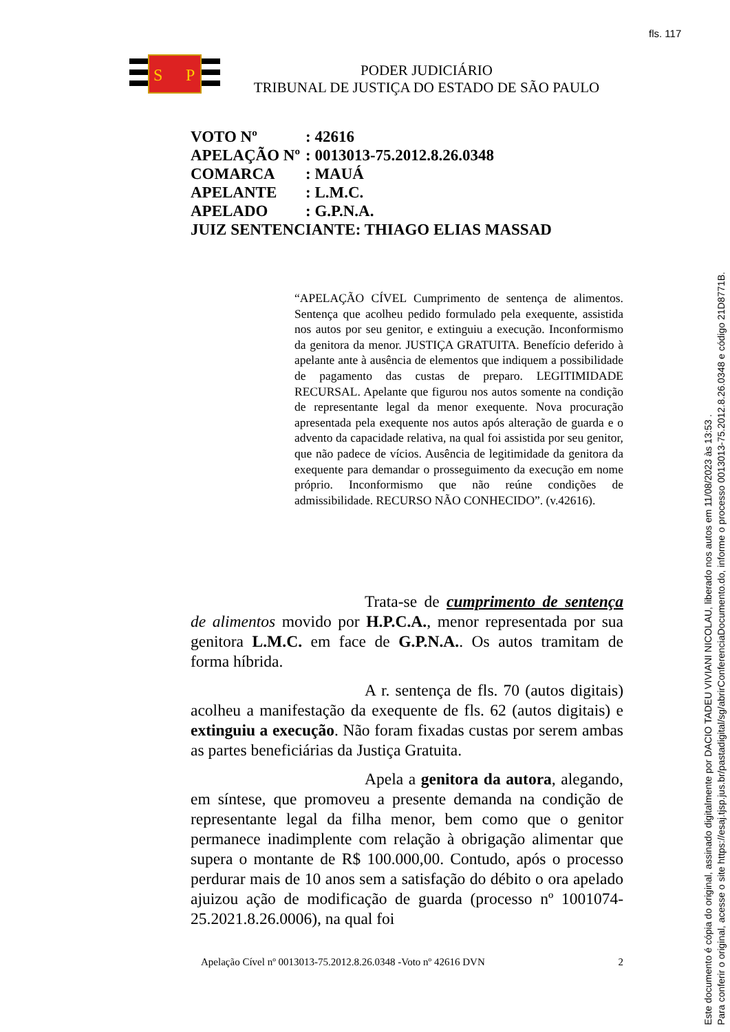fls. 117
S
P
PODER JUDICIÁRIO
TRIBUNAL DE JUSTIÇA DO ESTADO DE SÃO PAULO
| VOTO Nº | : 42616 |
| APELAÇÃO Nº | : 0013013-75.2012.8.26.0348 |
| COMARCA | : MAUÁ |
| APELANTE | : L.M.C. |
| APELADO | : G.P.N.A. |
| JUIZ SENTENCIANTE: THIAGO ELIAS MASSAD | |
“APELAÇÃO CÍVEL Cumprimento de sentença de alimentos. Sentença que acolheu pedido formulado pela exequente, assistida nos autos por seu genitor, e extinguiu a execução. Inconformismo da genitora da menor. JUSTIÇA GRATUITA. Benefício deferido à apelante ante à ausência de elementos que indiquem a possibilidade de pagamento das custas de preparo. LEGITIMIDADE RECURSAL. Apelante que figurou nos autos somente na condição de representante legal da menor exequente. Nova procuração apresentada pela exequente nos autos após alteração de guarda e o advento da capacidade relativa, na qual foi assistida por seu genitor, que não padece de vícios. Ausência de legitimidade da genitora da exequente para demandar o prosseguimento da execução em nome próprio. Inconformismo que não reúne condições de admissibilidade. RECURSO NÃO CONHECIDO”. (v.42616).
Trata-se de cumprimento de sentença de alimentos movido por H.P.C.A., menor representada por sua genitora L.M.C. em face de G.P.N.A.. Os autos tramitam de forma híbrida.
A r. sentença de fls. 70 (autos digitais) acolheu a manifestação da exequente de fls. 62 (autos digitais) e extinguiu a execução. Não foram fixadas custas por serem ambas as partes beneficiárias da Justiça Gratuita.
Apela a genitora da autora, alegando, em síntese, que promoveu a presente demanda na condição de representante legal da filha menor, bem como que o genitor permanece inadimplente com relação à obrigação alimentar que supera o montante de R$ 100.000,00. Contudo, após o processo perdurar mais de 10 anos sem a satisfação do débito o ora apelado ajuizou ação de modificação de guarda (processo nº 1001074-25.2021.8.26.0006), na qual foi
Apelação Cível nº 0013013-75.2012.8.26.0348 -Voto nº 42616 DVN 2
Este documento é cópia do original, assinado digitalmente por DACIO TADEU VIVIANI NICOLAU, liberado nos autos em 11/08/2023 às 13:53 .
Para conferir o original, acesse o site https://esaj.tjsp.jus.br/pastadigital/sg/abrirConferenciaDocumento.do, informe o processo 0013013-75.2012.8.26.0348 e código 21D8771B.